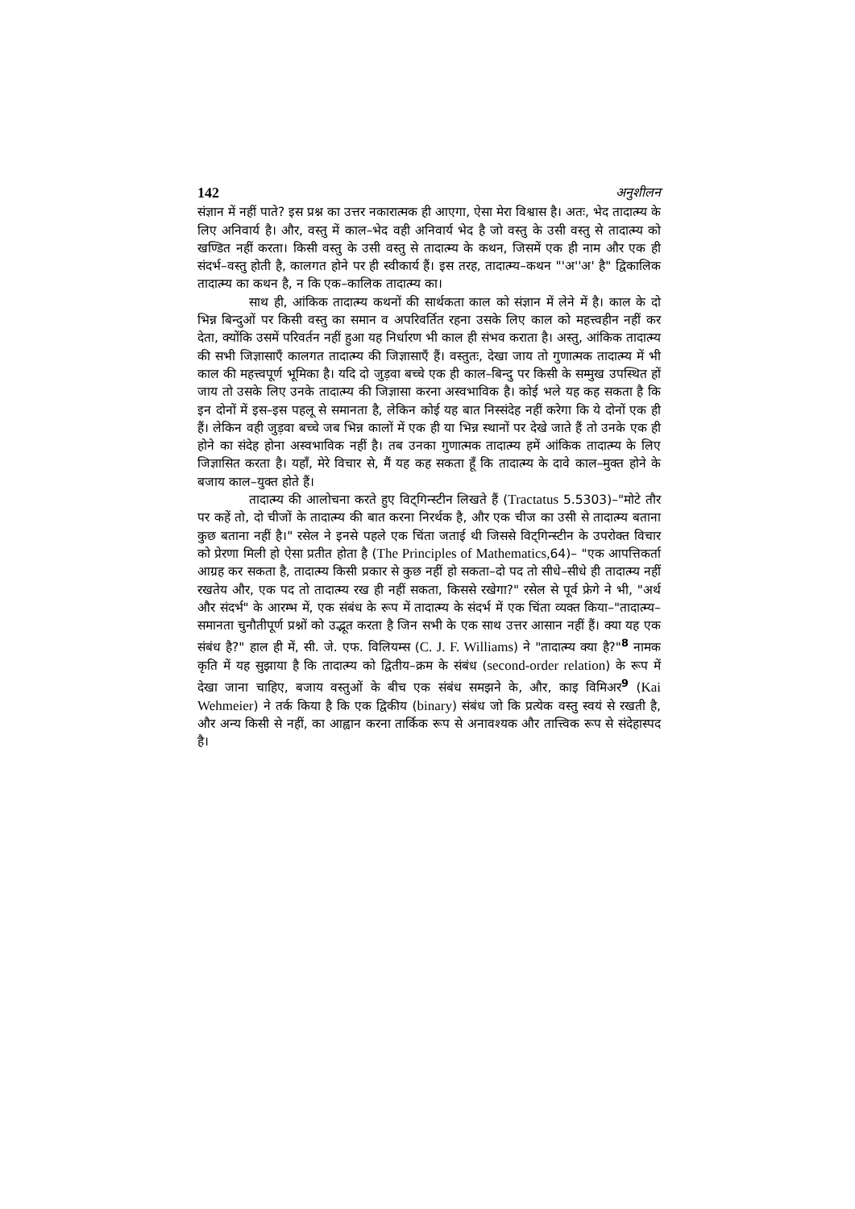142 अनुशीलन
संज्ञान में नहीं पाते? इस प्रश्न का उत्तर नकारात्मक ही आएगा, ऐसा मेरा विश्वास है। अतः, भेद तादात्म्य के लिए अनिवार्य है। और, वस्तु में काल–भेद वही अनिवार्य भेद है जो वस्तु के उसी वस्तु से तादात्म्य को खण्डित नहीं करता। किसी वस्तु के उसी वस्तु से तादात्म्य के कथन, जिसमें एक ही नाम और एक ही संदर्भ–वस्तु होती है, कालगत होने पर ही स्वीकार्य हैं। इस तरह, तादात्म्य–कथन "'अ''अ' है" द्विकालिक तादात्म्य का कथन है, न कि एक–कालिक तादात्म्य का।
साथ ही, आंकिक तादात्म्य कथनों की सार्थकता काल को संज्ञान में लेने में है। काल के दो भिन्न बिन्दुओं पर किसी वस्तु का समान व अपरिवर्तित रहना उसके लिए काल को महत्त्वहीन नहीं कर देता, क्योंकि उसमें परिवर्तन नहीं हुआ यह निर्धारण भी काल ही संभव कराता है। अस्तु, आंकिक तादात्म्य की सभी जिज्ञासाएँ कालगत तादात्म्य की जिज्ञासाएँ हैं। वस्तुतः, देखा जाय तो गुणात्मक तादात्म्य में भी काल की महत्त्वपूर्ण भूमिका है। यदि दो जुड़वा बच्चे एक ही काल–बिन्दु पर किसी के सम्मुख उपस्थित हों जाय तो उसके लिए उनके तादात्म्य की जिज्ञासा करना अस्वभाविक है। कोई भले यह कह सकता है कि इन दोनों में इस–इस पहलू से समानता है, लेकिन कोई यह बात निस्संदेह नहीं करेगा कि ये दोनों एक ही हैं। लेकिन वही जुड़वा बच्चे जब भिन्न कालों में एक ही या भिन्न स्थानों पर देखे जाते हैं तो उनके एक ही होने का संदेह होना अस्वभाविक नहीं है। तब उनका गुणात्मक तादात्म्य हमें आंकिक तादात्म्य के लिए जिज्ञासित करता है। यहाँ, मेरे विचार से, मैं यह कह सकता हूँ कि तादात्म्य के दावे काल–मुक्त होने के बजाय काल–युक्त होते हैं।
तादात्म्य की आलोचना करते हुए विट्गिन्स्टीन लिखते हैं (Tractatus 5.5303)–"मोटे तौर पर कहें तो, दो चीजों के तादात्म्य की बात करना निरर्थक है, और एक चीज का उसी से तादात्म्य बताना कुछ बताना नहीं है।" रसेल ने इनसे पहले एक चिंता जताई थी जिससे विट्गिन्स्टीन के उपरोक्त विचार को प्रेरणा मिली हो ऐसा प्रतीत होता है (The Principles of Mathematics, 64)– "एक आपत्तिकर्ता आग्रह कर सकता है, तादात्म्य किसी प्रकार से कुछ नहीं हो सकता–दो पद तो सीधे–सीधे ही तादात्म्य नहीं रखतेय और, एक पद तो तादात्म्य रख ही नहीं सकता, किससे रखेगा?" रसेल से पूर्व फ्रेगे ने भी, "अर्थ और संदर्भ" के आरम्भ में, एक संबंध के रूप में तादात्म्य के संदर्भ में एक चिंता व्यक्त किया–"तादात्म्य–समानता चुनौतीपूर्ण प्रश्नों को उद्भूत करता है जिन सभी के एक साथ उत्तर आसान नहीं हैं। क्या यह एक संबंध है?" हाल ही में, सी. जे. एफ. विलियम्स (C. J. F. Williams) ने "तादात्म्य क्या है?"<sup>8</sup> नामक कृति में यह सुझाया है कि तादात्म्य को द्वितीय–क्रम के संबंध (second-order relation) के रूप में देखा जाना चाहिए, बजाय वस्तुओं के बीच एक संबंध समझने के, और, काइ विमिअर<sup>9</sup> (Kai Wehmeier) ने तर्क किया है कि एक द्विकीय (binary) संबंध जो कि प्रत्येक वस्तु स्वयं से रखती है, और अन्य किसी से नहीं, का आह्वान करना तार्किक रूप से अनावश्यक और तात्त्विक रूप से संदेहास्पद है।